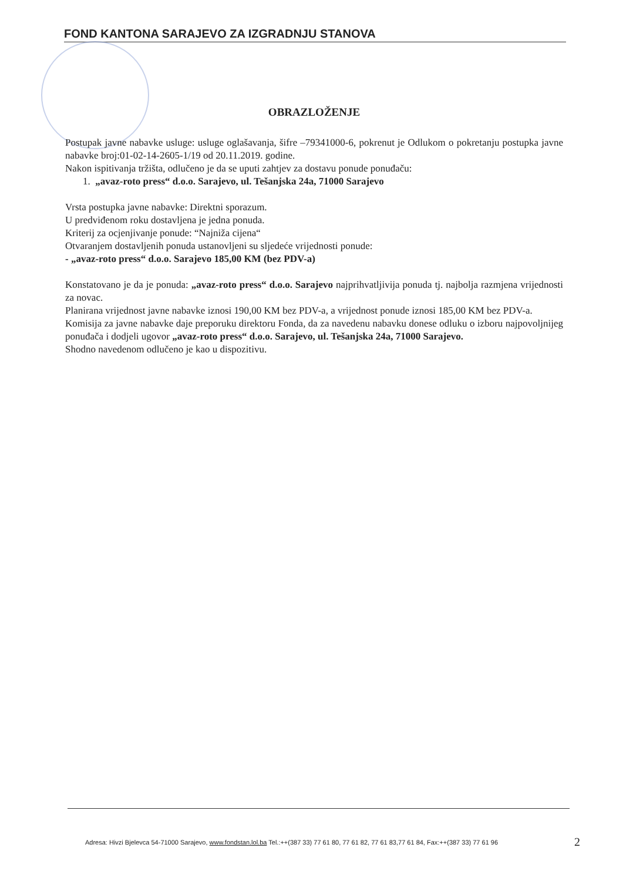FOND KANTONA SARAJEVO ZA IZGRADNJU STANOVA
OBRAZLOŽENJE
Postupak javne nabavke usluge: usluge oglašavanja, šifre –79341000-6, pokrenut je Odlukom o pokretanju postupka javne nabavke broj:01-02-14-2605-1/19 od 20.11.2019. godine.
Nakon ispitivanja tržišta, odlučeno je da se uputi zahtjev za dostavu ponude ponuđaču:
1. „avaz-roto press“ d.o.o. Sarajevo, ul. Tešanjska 24a, 71000 Sarajevo
Vrsta postupka javne nabavke: Direktni sporazum.
U predviđenom roku dostavljena je jedna ponuda.
Kriterij za ocjenjivanje ponude: “Najniža cijena“
Otvaranjem dostavljenih ponuda ustanovljeni su sljedeće vrijednosti ponude:
- „avaz-roto press“ d.o.o. Sarajevo 185,00 KM (bez PDV-a)
Konstatovano je da je ponuda: „avaz-roto press“ d.o.o. Sarajevo najprihvatljivija ponuda tj. najbolja razmjena vrijednosti za novac.
Planirana vrijednost javne nabavke iznosi 190,00 KM bez PDV-a, a vrijednost ponude iznosi 185,00 KM bez PDV-a.
Komisija za javne nabavke daje preporuku direktoru Fonda, da za navedenu nabavku donese odluku o izboru najpovoljnijeg ponuđača i dodjeli ugovor „avaz-roto press“ d.o.o. Sarajevo, ul. Tešanjska 24a, 71000 Sarajevo.
Shodno navedenom odlučeno je kao u dispozitivu.
Adresa: Hivzi Bjelevca 54-71000 Sarajevo, www.fondstan.lol.ba Tel.:++(387 33) 77 61 80, 77 61 82, 77 61 83,77 61 84, Fax:++(387 33) 77 61 96
2